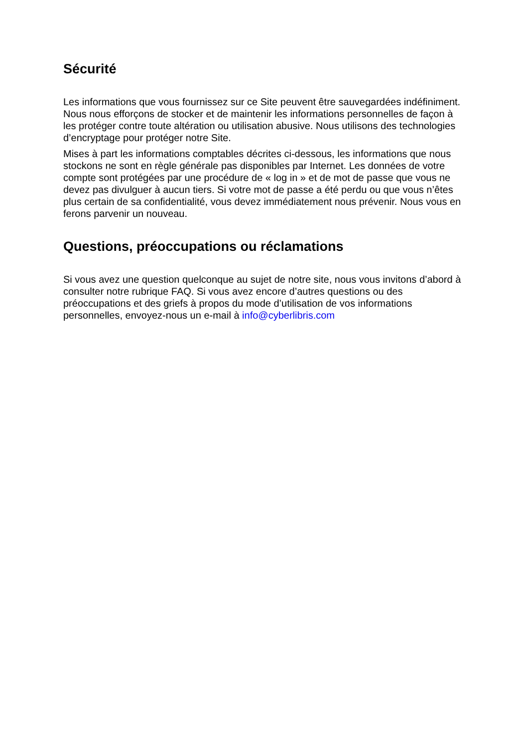Sécurité
Les informations que vous fournissez sur ce Site peuvent être sauvegardées indéfiniment. Nous nous efforçons de stocker et de maintenir les informations personnelles de façon à les protéger contre toute altération ou utilisation abusive. Nous utilisons des technologies d’encryptage pour protéger notre Site.
Mises à part les informations comptables décrites ci-dessous, les informations que nous stockons ne sont en règle générale pas disponibles par Internet. Les données de votre compte sont protégées par une procédure de « log in » et de mot de passe que vous ne devez pas divulguer à aucun tiers. Si votre mot de passe a été perdu ou que vous n’êtes plus certain de sa confidentialité, vous devez immédiatement nous prévenir. Nous vous en ferons parvenir un nouveau.
Questions, préoccupations ou réclamations
Si vous avez une question quelconque au sujet de notre site, nous vous invitons d’abord à consulter notre rubrique FAQ. Si vous avez encore d’autres questions ou des préoccupations et des griefs à propos du mode d’utilisation de vos informations personnelles, envoyez-nous un e-mail à info@cyberlibris.com